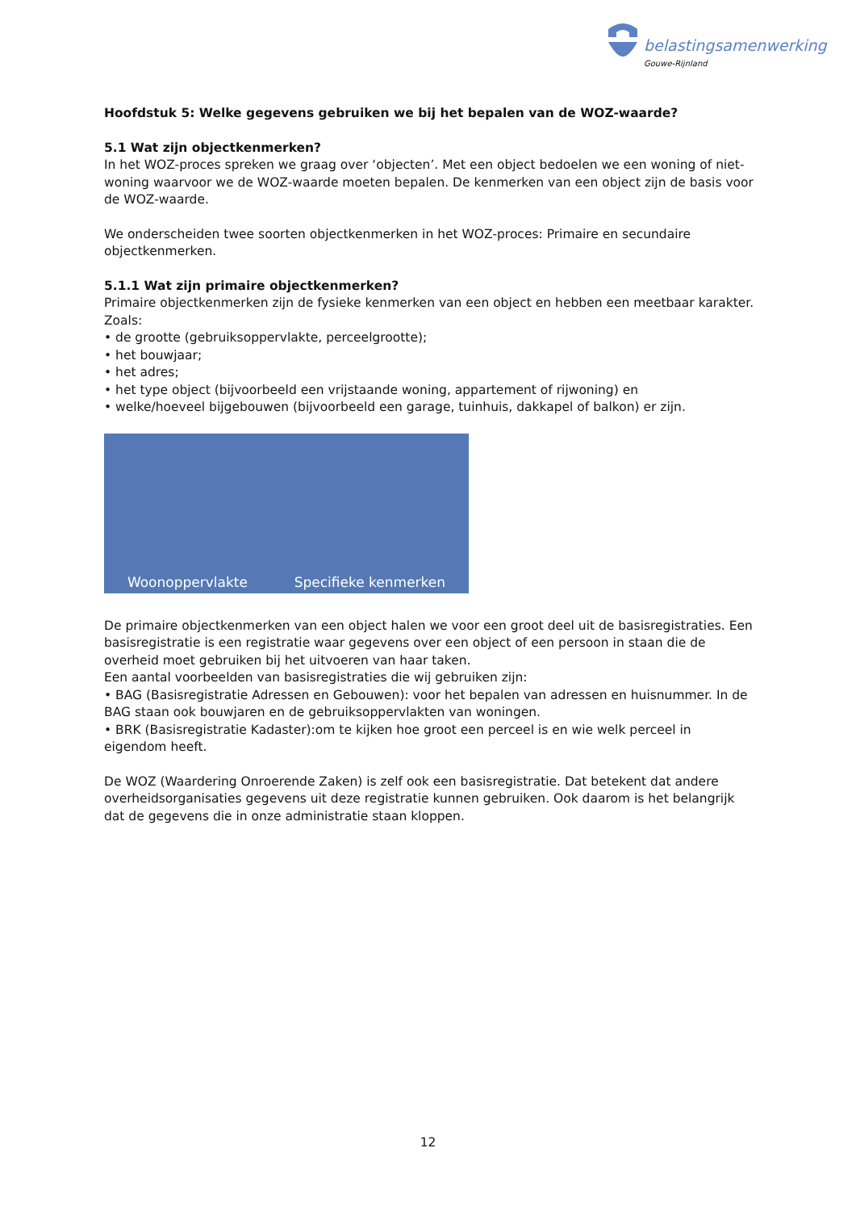belastingsamenwerking
Gouwe-Rijnland
Hoofdstuk 5: Welke gegevens gebruiken we bij het bepalen van de WOZ-waarde?
5.1 Wat zijn objectkenmerken?
In het WOZ-proces spreken we graag over ‘objecten’. Met een object bedoelen we een woning of niet-woning waarvoor we de WOZ-waarde moeten bepalen. De kenmerken van een object zijn de basis voor de WOZ-waarde.
We onderscheiden twee soorten objectkenmerken in het WOZ-proces: Primaire en secundaire objectkenmerken.
5.1.1 Wat zijn primaire objectkenmerken?
Primaire objectkenmerken zijn de fysieke kenmerken van een object en hebben een meetbaar karakter. Zoals:
• de grootte (gebruiksoppervlakte, perceelgrootte);
• het bouwjaar;
• het adres;
• het type object (bijvoorbeeld een vrijstaande woning, appartement of rijwoning) en
• welke/hoeveel bijgebouwen (bijvoorbeeld een garage, tuinhuis, dakkapel of balkon) er zijn.
Woonoppervlakte Specifieke kenmerken
De primaire objectkenmerken van een object halen we voor een groot deel uit de basisregistraties. Een basisregistratie is een registratie waar gegevens over een object of een persoon in staan die de overheid moet gebruiken bij het uitvoeren van haar taken.
Een aantal voorbeelden van basisregistraties die wij gebruiken zijn:
• BAG (Basisregistratie Adressen en Gebouwen): voor het bepalen van adressen en huisnummer. In de BAG staan ook bouwjaren en de gebruiksoppervlakten van woningen.
• BRK (Basisregistratie Kadaster):om te kijken hoe groot een perceel is en wie welk perceel in eigendom heeft.
De WOZ (Waardering Onroerende Zaken) is zelf ook een basisregistratie. Dat betekent dat andere overheidsorganisaties gegevens uit deze registratie kunnen gebruiken. Ook daarom is het belangrijk dat de gegevens die in onze administratie staan kloppen.
12